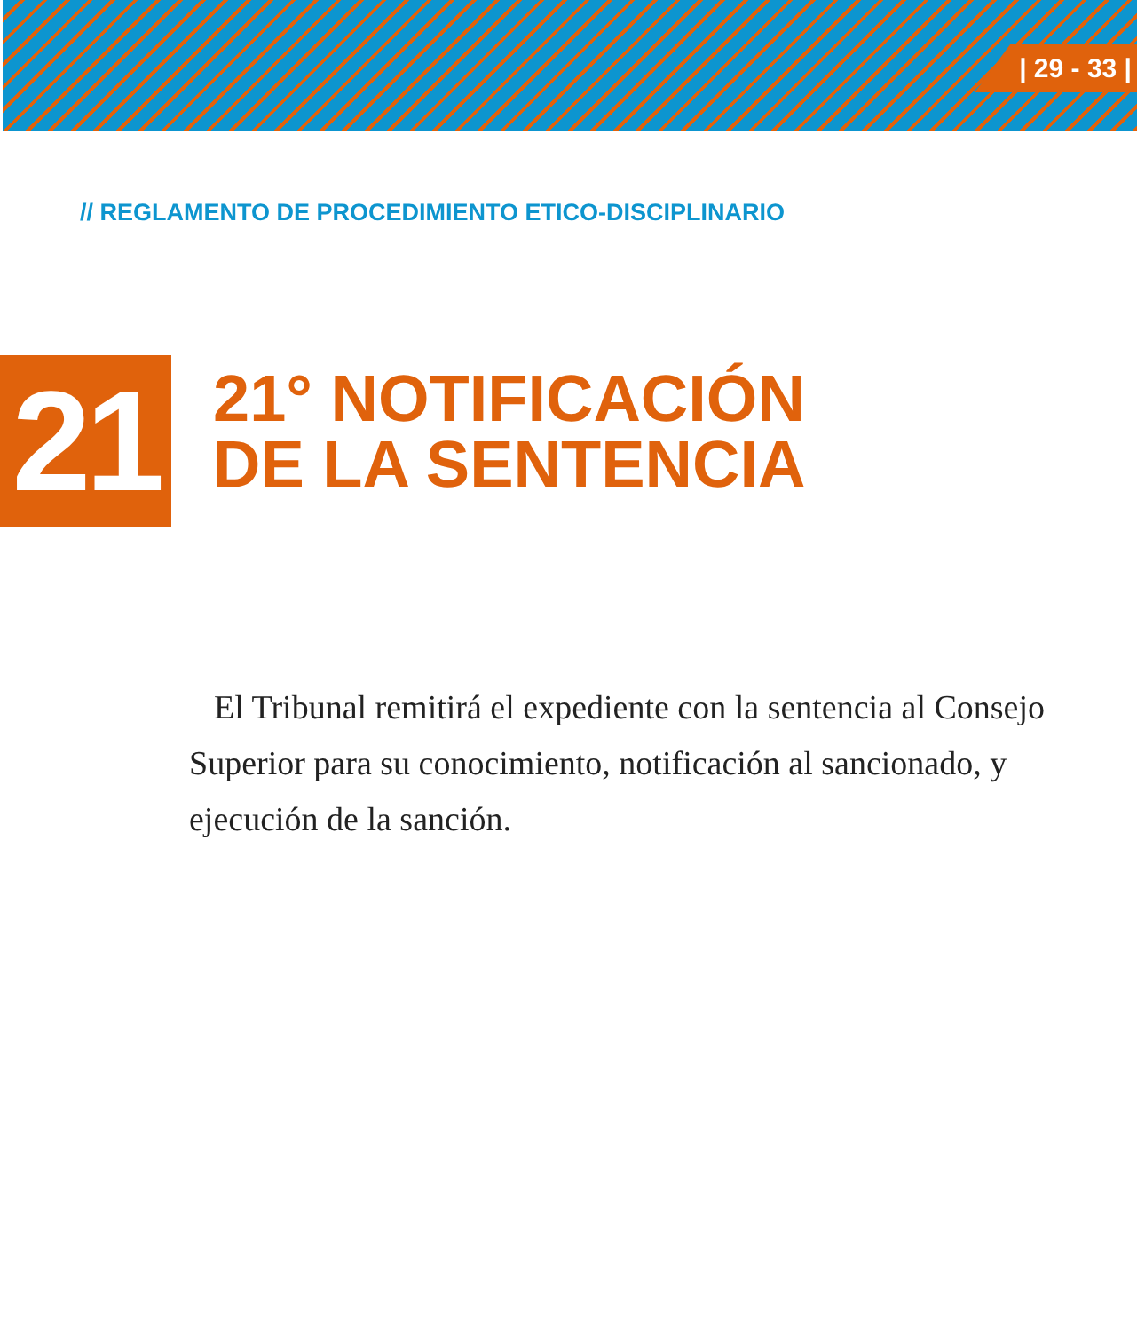| 29 - 33 |
// REGLAMENTO DE PROCEDIMIENTO ETICO-DISCIPLINARIO
21
21° NOTIFICACIÓN
DE LA SENTENCIA
El Tribunal remitirá el expediente con la sentencia al Consejo Superior para su conocimiento, notificación al sancionado, y ejecución de la sanción.